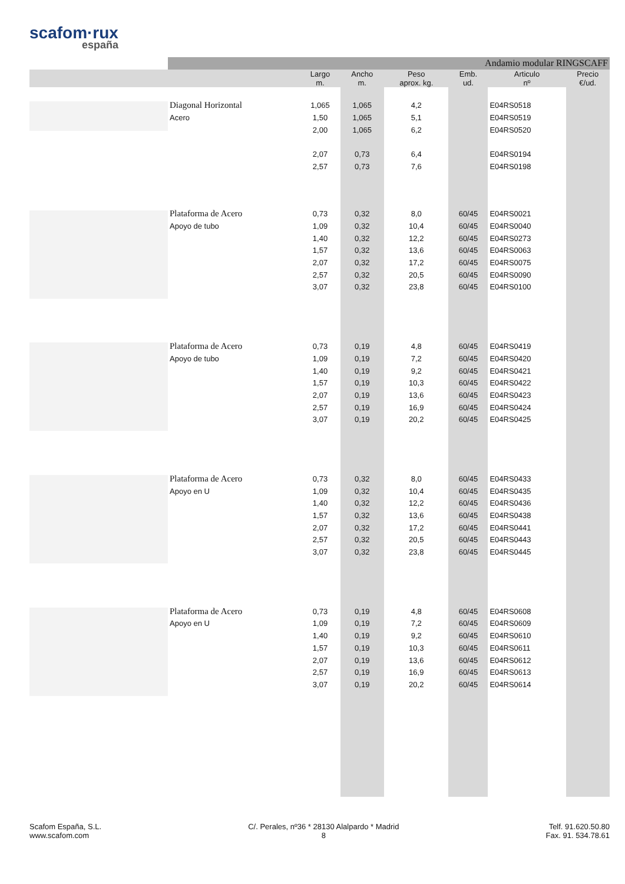scafom·rux
españa
| | Andamio modular RINGSCAFF | | | | | | |
| --- | --- | --- | --- | --- | --- | --- | --- |
| | | Largo m. | Ancho m. | Peso aprox. kg. | Emb. ud. | Articulo nº | Precio €/ud. |
| | Diagonal Horizontal | 1,065 | 1,065 | 4,2 | | E04RS0518 | |
| | Acero | 1,50 | 1,065 | 5,1 | | E04RS0519 | |
| | | 2,00 | 1,065 | 6,2 | | E04RS0520 | |
| | | 2,07 | 0,73 | 6,4 | | E04RS0194 | |
| | | 2,57 | 0,73 | 7,6 | | E04RS0198 | |
| | Plataforma de Acero | 0,73 | 0,32 | 8,0 | 60/45 | E04RS0021 | |
| | Apoyo de tubo | 1,09 | 0,32 | 10,4 | 60/45 | E04RS0040 | |
| | | 1,40 | 0,32 | 12,2 | 60/45 | E04RS0273 | |
| | | 1,57 | 0,32 | 13,6 | 60/45 | E04RS0063 | |
| | | 2,07 | 0,32 | 17,2 | 60/45 | E04RS0075 | |
| | | 2,57 | 0,32 | 20,5 | 60/45 | E04RS0090 | |
| | | 3,07 | 0,32 | 23,8 | 60/45 | E04RS0100 | |
| | Plataforma de Acero | 0,73 | 0,19 | 4,8 | 60/45 | E04RS0419 | |
| | Apoyo de tubo | 1,09 | 0,19 | 7,2 | 60/45 | E04RS0420 | |
| | | 1,40 | 0,19 | 9,2 | 60/45 | E04RS0421 | |
| | | 1,57 | 0,19 | 10,3 | 60/45 | E04RS0422 | |
| | | 2,07 | 0,19 | 13,6 | 60/45 | E04RS0423 | |
| | | 2,57 | 0,19 | 16,9 | 60/45 | E04RS0424 | |
| | | 3,07 | 0,19 | 20,2 | 60/45 | E04RS0425 | |
| | Plataforma de Acero | 0,73 | 0,32 | 8,0 | 60/45 | E04RS0433 | |
| | Apoyo en U | 1,09 | 0,32 | 10,4 | 60/45 | E04RS0435 | |
| | | 1,40 | 0,32 | 12,2 | 60/45 | E04RS0436 | |
| | | 1,57 | 0,32 | 13,6 | 60/45 | E04RS0438 | |
| | | 2,07 | 0,32 | 17,2 | 60/45 | E04RS0441 | |
| | | 2,57 | 0,32 | 20,5 | 60/45 | E04RS0443 | |
| | | 3,07 | 0,32 | 23,8 | 60/45 | E04RS0445 | |
| | Plataforma de Acero | 0,73 | 0,19 | 4,8 | 60/45 | E04RS0608 | |
| | Apoyo en U | 1,09 | 0,19 | 7,2 | 60/45 | E04RS0609 | |
| | | 1,40 | 0,19 | 9,2 | 60/45 | E04RS0610 | |
| | | 1,57 | 0,19 | 10,3 | 60/45 | E04RS0611 | |
| | | 2,07 | 0,19 | 13,6 | 60/45 | E04RS0612 | |
| | | 2,57 | 0,19 | 16,9 | 60/45 | E04RS0613 | |
| | | 3,07 | 0,19 | 20,2 | 60/45 | E04RS0614 | |
Scafom España, S.L.
www.scafom.com
C/. Perales, nº36 * 28130 Alalpardo * Madrid
8
Telf. 91.620.50.80
Fax. 91. 534.78.61